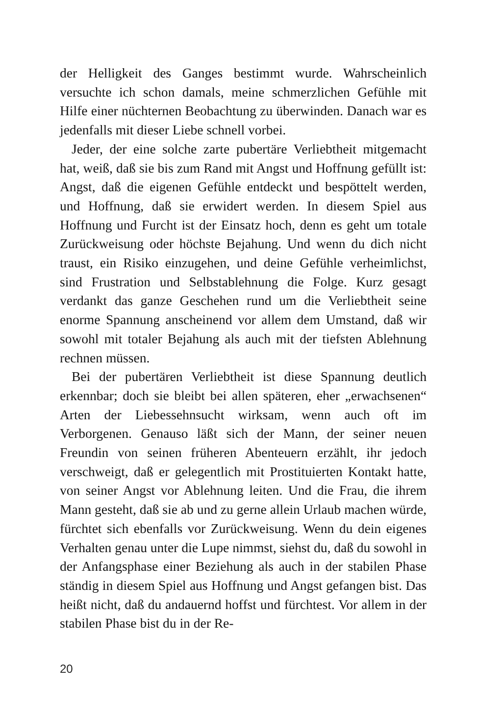der Helligkeit des Ganges bestimmt wurde. Wahrscheinlich versuchte ich schon damals, meine schmerzlichen Gefühle mit Hilfe einer nüchternen Beobachtung zu überwinden. Danach war es jedenfalls mit dieser Liebe schnell vorbei.
Jeder, der eine solche zarte pubertäre Verliebtheit mitgemacht hat, weiß, daß sie bis zum Rand mit Angst und Hoffnung gefüllt ist: Angst, daß die eigenen Gefühle entdeckt und bespöttelt werden, und Hoffnung, daß sie erwidert werden. In diesem Spiel aus Hoffnung und Furcht ist der Einsatz hoch, denn es geht um totale Zurückweisung oder höchste Bejahung. Und wenn du dich nicht traust, ein Risiko einzugehen, und deine Gefühle verheimlichst, sind Frustration und Selbstablehnung die Folge. Kurz gesagt verdankt das ganze Geschehen rund um die Verliebtheit seine enorme Spannung anscheinend vor allem dem Umstand, daß wir sowohl mit totaler Bejahung als auch mit der tiefsten Ablehnung rechnen müssen.
Bei der pubertären Verliebtheit ist diese Spannung deutlich erkennbar; doch sie bleibt bei allen späteren, eher „erwachsenen“ Arten der Liebessehnsucht wirksam, wenn auch oft im Verborgenen. Genauso läßt sich der Mann, der seiner neuen Freundin von seinen früheren Abenteuern erzählt, ihr jedoch verschweigt, daß er gelegentlich mit Prostituierten Kontakt hatte, von seiner Angst vor Ablehnung leiten. Und die Frau, die ihrem Mann gesteht, daß sie ab und zu gerne allein Urlaub machen würde, fürchtet sich ebenfalls vor Zurückweisung. Wenn du dein eigenes Verhalten genau unter die Lupe nimmst, siehst du, daß du sowohl in der Anfangsphase einer Beziehung als auch in der stabilen Phase ständig in diesem Spiel aus Hoffnung und Angst gefangen bist. Das heißt nicht, daß du andauernd hoffst und fürchtest. Vor allem in der stabilen Phase bist du in der Re-
20